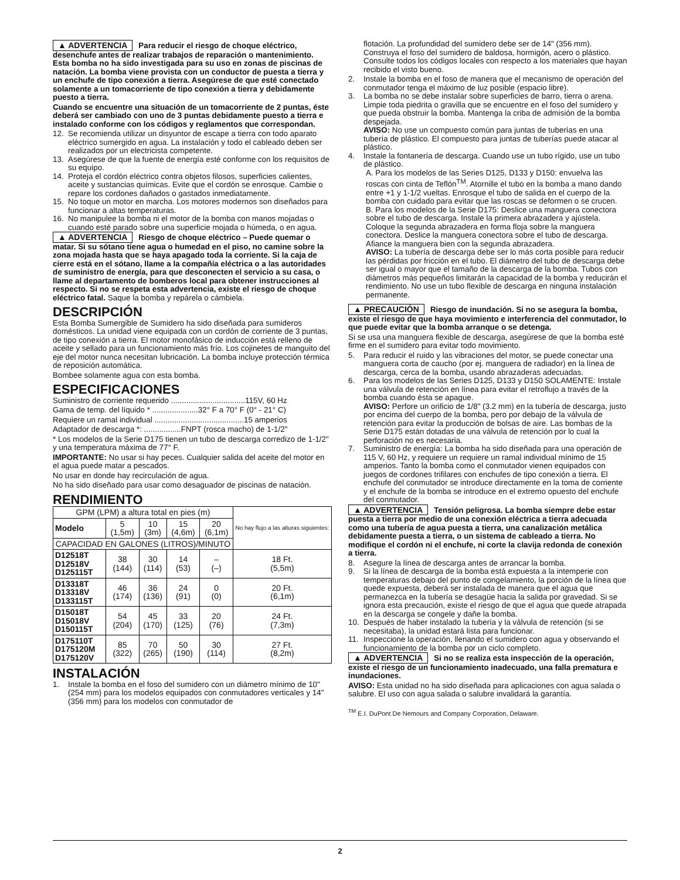▲ ADVERTENCIA Para reducir el riesgo de choque eléctrico, desenchufe antes de realizar trabajos de reparación o mantenimiento. Esta bomba no ha sido investigada para su uso en zonas de piscinas de natación. La bomba viene provista con un conductor de puesta a tierra y un enchufe de tipo conexión a tierra. Asegúrese de que esté conectado solamente a un tomacorriente de tipo conexión a tierra y debidamente puesto a tierra.
Cuando se encuentre una situación de un tomacorriente de 2 puntas, éste deberá ser cambiado con uno de 3 puntas debidamente puesto a tierra e instalado conforme con los códigos y reglamentos que correspondan.
12. Se recomienda utilizar un disyuntor de escape a tierra con todo aparato eléctrico sumergido en agua. La instalación y todo el cableado deben ser realizados por un electricista competente.
13. Asegúrese de que la fuente de energía esté conforme con los requisitos de su equipo.
14. Proteja el cordón eléctrico contra objetos filosos, superficies calientes, aceite y sustancias químicas. Evite que el cordón se enrosque. Cambie o repare los cordones dañados o gastados inmediatamente.
15. No toque un motor en marcha. Los motores modernos son diseñados para funcionar a altas temperaturas.
16. No manipulee la bomba ni el motor de la bomba con manos mojadas o cuando esté parado sobre una superficie mojada o húmeda, o en agua.
▲ ADVERTENCIA Riesgo de choque eléctrico – Puede quemar o matar. Si su sótano tiene agua o humedad en el piso, no camine sobre la zona mojada hasta que se haya apagado toda la corriente. Si la caja de cierre está en el sótano, llame a la compañía eléctrica o a las autoridades de suministro de energía, para que desconecten el servicio a su casa, o llame al departamento de bomberos local para obtener instrucciones al respecto. Si no se respeta esta advertencia, existe el riesgo de choque eléctrico fatal. Saque la bomba y repárela o cámbiela.
DESCRIPCIÓN
Esta Bomba Sumergible de Sumidero ha sido diseñada para sumideros domésticos. La unidad viene equipada con un cordón de corriente de 3 puntas, de tipo conexión a tierra. El motor monofásico de inducción está relleno de aceite y sellado para un funcionamiento más frío. Los cojinetes de manguito del eje del motor nunca necesitan lubricación. La bomba incluye protección térmica de reposición automática.
Bombee solamente agua con esta bomba.
ESPECIFICACIONES
Suministro de corriente requerido ..................................115V, 60 Hz
Gama de temp. del líquido * .....................32° F a 70° F (0° - 21° C)
Requiere un ramal individual .........................................15 amperios
Adaptador de descarga *: .................FNPT (rosca macho) de 1-1/2"
* Los modelos de la Serie D175 tienen un tubo de descarga corredizo de 1-1/2" y una temperatura máxima de 77° F.
IMPORTANTE: No usar si hay peces. Cualquier salida del aceite del motor en el agua puede matar a pescados.
No usar en donde hay recirculación de agua.
No ha sido diseñado para usar como desaguador de piscinas de natación.
RENDIMIENTO
| GPM (LPM) a altura total en pies (m) | | | | | No hay flujo a las alturas siguientes: |
| Modelo | 5 (1,5m) | 10 (3m) | 15 (4,6m) | 20 (6,1m) | |
| CAPACIDAD EN GALONES (LITROS)/MINUTO | | | | | |
| D12518T D12518V D125115T | 38 (144) | 30 (114) | 14 (53) | – (–) | 18 Ft. (5,5m) |
| D13318T D13318V D133115T | 46 (174) | 36 (136) | 24 (91) | 0 (0) | 20 Ft. (6,1m) |
| D15018T D15018V D150115T | 54 (204) | 45 (170) | 33 (125) | 20 (76) | 24 Ft. (7,3m) |
| D175110T D175120M D175120V | 85 (322) | 70 (265) | 50 (190) | 30 (114) | 27 Ft. (8,2m) |
INSTALACIÓN
1. Instale la bomba en el foso del sumidero con un diámetro mínimo de 10" (254 mm) para los modelos equipados con conmutadores verticales y 14" (356 mm) para los modelos con conmutador de
flotación. La profundidad del sumidero debe ser de 14" (356 mm). Construya el foso del sumidero de baldosa, hormigón, acero o plástico. Consulte todos los códigos locales con respecto a los materiales que hayan recibido el visto bueno.
2. Instale la bomba en el foso de manera que el mecanismo de operación del conmutador tenga el máximo de luz posible (espacio libre).
3. La bomba no se debe instalar sobre superficies de barro, tierra o arena. Limpie toda piedrita o gravilla que se encuentre en el foso del sumidero y que pueda obstruir la bomba. Mantenga la criba de admisión de la bomba despejada.
AVISO: No use un compuesto común para juntas de tuberías en una tubería de plástico. El compuesto para juntas de tuberías puede atacar al plástico.
4. Instale la fontanería de descarga. Cuando use un tubo rígido, use un tubo de plástico.
A. Para los modelos de las Series D125, D133 y D150: envuelva las roscas con cinta de Teflón<sup>TM</sup>. Atornille el tubo en la bomba a mano dando entre +1 y 1-1/2 vueltas. Enrosque el tubo de salida en el cuerpo de la bomba con cuidado para evitar que las roscas se deformen o se crucen.
B. Para los modelos de la Serie D175: Deslice una manguera conectora sobre el tubo de descarga. Instale la primera abrazadera y ajústela. Coloque la segunda abrazadera en forma floja sobre la manguera conectora. Deslice la manguera conectora sobre el tubo de descarga. Afiance la manguera bien con la segunda abrazadera.
AVISO: La tubería de descarga debe ser lo más corta posible para reducir las pérdidas por fricción en el tubo. El diámetro del tubo de descarga debe ser igual o mayor que el tamaño de la descarga de la bomba. Tubos con diámetros más pequeños limitarán la capacidad de la bomba y reducirán el rendimiento. No use un tubo flexible de descarga en ninguna instalación permanente.
▲ PRECAUCIÓN Riesgo de inundación. Si no se asegura la bomba, existe el riesgo de que haya movimiento e interferencia del conmutador, lo que puede evitar que la bomba arranque o se detenga.
Si se usa una manguera flexible de descarga, asegúrese de que la bomba esté firme en el sumidero para evitar todo movimiento.
5. Para reducir el ruido y las vibraciones del motor, se puede conectar una manguera corta de caucho (por ej. manguera de radiador) en la línea de descarga, cerca de la bomba, usando abrazaderas adecuadas.
6. Para los modelos de las Series D125, D133 y D150 SOLAMENTE: Instale una válvula de retención en línea para evitar el retroflujo a través de la bomba cuando ésta se apague.
AVISO: Perfore un orificio de 1/8" (3.2 mm) en la tubería de descarga, justo por encima del cuerpo de la bomba, pero por debajo de la válvula de retención para evitar la producción de bolsas de aire. Las bombas de la Serie D175 están dotadas de una válvula de retención por lo cual la perforación no es necesaria.
7. Suministro de energía: La bomba ha sido diseñada para una operación de 115 V, 60 Hz, y requiere un requiere un ramal individual mínimo de 15 amperios. Tanto la bomba como el conmutador vienen equipados con juegos de cordones trifilares con enchufes de tipo conexión a tierra. El enchufe del conmutador se introduce directamente en la toma de corriente y el enchufe de la bomba se introduce en el extremo opuesto del enchufe del conmutador.
▲ ADVERTENCIA Tensión peligrosa. La bomba siempre debe estar puesta a tierra por medio de una conexión eléctrica a tierra adecuada como una tubería de agua puesta a tierra, una canalización metálica debidamente puesta a tierra, o un sistema de cableado a tierra. No modifique el cordón ni el enchufe, ni corte la clavija redonda de conexión a tierra.
8. Asegure la línea de descarga antes de arrancar la bomba.
9. Si la línea de descarga de la bomba está expuesta a la intemperie con temperaturas debajo del punto de congelamiento, la porción de la línea que quede expuesta, deberá ser instalada de manera que el agua que permanezca en la tubería se desagüe hacia la salida por gravedad. Si se ignora esta precaución, existe el riesgo de que el agua que quede atrapada en la descarga se congele y dañe la bomba.
10. Después de haber instalado la tubería y la válvula de retención (si se necesitaba), la unidad estará lista para funcionar.
11. Inspeccione la operación, llenando el sumidero con agua y observando el funcionamiento de la bomba por un ciclo completo.
▲ ADVERTENCIA Si no se realiza esta inspección de la operación, existe el riesgo de un funcionamiento inadecuado, una falla prematura e inundaciones.
AVISO: Esta unidad no ha sido diseñada para aplicaciones con agua salada o salubre. El uso con agua salada o salubre invalidará la garantía.
<sup>TM</sup> E.I. DuPont De Nemours and Company Corporation, Delaware.
2